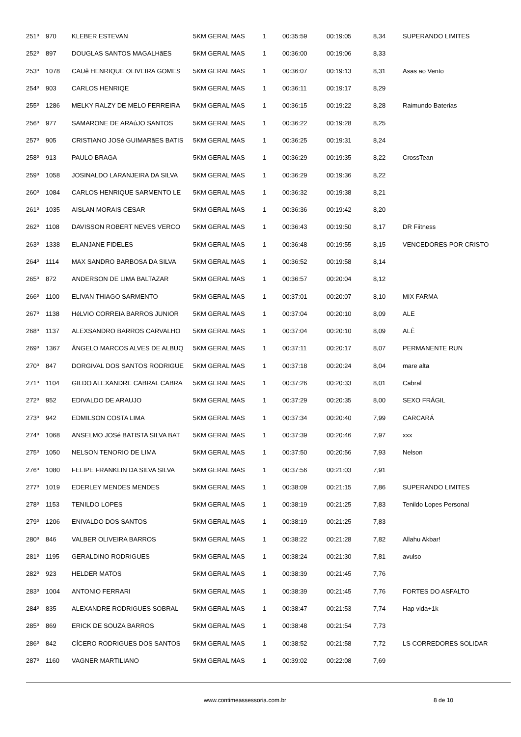| 251º | 970 | KLEBER ESTEVAN | 5KM GERAL MAS | 1 | 00:35:59 | 00:19:05 | 8,34 | SUPERANDO LIMITES |
| 252º | 897 | DOUGLAS SANTOS MAGALHãES | 5KM GERAL MAS | 1 | 00:36:00 | 00:19:06 | 8,33 | |
| 253º | 1078 | CAUê HENRIQUE OLIVEIRA GOMES | 5KM GERAL MAS | 1 | 00:36:07 | 00:19:13 | 8,31 | Asas ao Vento |
| 254º | 903 | CARLOS HENRIQE | 5KM GERAL MAS | 1 | 00:36:11 | 00:19:17 | 8,29 | |
| 255º | 1286 | MELKY RALZY DE MELO FERREIRA | 5KM GERAL MAS | 1 | 00:36:15 | 00:19:22 | 8,28 | Raimundo Baterias |
| 256º | 977 | SAMARONE DE ARAúJO SANTOS | 5KM GERAL MAS | 1 | 00:36:22 | 00:19:28 | 8,25 | |
| 257º | 905 | CRISTIANO JOSé GUIMARãES BATIS | 5KM GERAL MAS | 1 | 00:36:25 | 00:19:31 | 8,24 | |
| 258º | 913 | PAULO BRAGA | 5KM GERAL MAS | 1 | 00:36:29 | 00:19:35 | 8,22 | CrossTean |
| 259º | 1058 | JOSINALDO LARANJEIRA DA SILVA | 5KM GERAL MAS | 1 | 00:36:29 | 00:19:36 | 8,22 | |
| 260º | 1084 | CARLOS HENRIQUE SARMENTO LE | 5KM GERAL MAS | 1 | 00:36:32 | 00:19:38 | 8,21 | |
| 261º | 1035 | AISLAN MORAIS CESAR | 5KM GERAL MAS | 1 | 00:36:36 | 00:19:42 | 8,20 | |
| 262º | 1108 | DAVISSON ROBERT NEVES VERCO | 5KM GERAL MAS | 1 | 00:36:43 | 00:19:50 | 8,17 | DR Fiitness |
| 263º | 1338 | ELANJANE FIDELES | 5KM GERAL MAS | 1 | 00:36:48 | 00:19:55 | 8,15 | VENCEDORES POR CRISTO |
| 264º | 1114 | MAX SANDRO BARBOSA DA SILVA | 5KM GERAL MAS | 1 | 00:36:52 | 00:19:58 | 8,14 | |
| 265º | 872 | ANDERSON DE LIMA BALTAZAR | 5KM GERAL MAS | 1 | 00:36:57 | 00:20:04 | 8,12 | |
| 266º | 1100 | ELIVAN THIAGO SARMENTO | 5KM GERAL MAS | 1 | 00:37:01 | 00:20:07 | 8,10 | MIX FARMA |
| 267º | 1138 | HéLVIO CORREIA BARROS JUNIOR | 5KM GERAL MAS | 1 | 00:37:04 | 00:20:10 | 8,09 | ALE |
| 268º | 1137 | ALEXSANDRO BARROS CARVALHO | 5KM GERAL MAS | 1 | 00:37:04 | 00:20:10 | 8,09 | ALÊ |
| 269º | 1367 | ÂNGELO MARCOS ALVES DE ALBUQ | 5KM GERAL MAS | 1 | 00:37:11 | 00:20:17 | 8,07 | PERMANENTE RUN |
| 270º | 847 | DORGIVAL DOS SANTOS RODRIGUE | 5KM GERAL MAS | 1 | 00:37:18 | 00:20:24 | 8,04 | mare alta |
| 271º | 1104 | GILDO ALEXANDRE CABRAL CABRA | 5KM GERAL MAS | 1 | 00:37:26 | 00:20:33 | 8,01 | Cabral |
| 272º | 952 | EDIVALDO DE ARAUJO | 5KM GERAL MAS | 1 | 00:37:29 | 00:20:35 | 8,00 | SEXO FRÁGIL |
| 273º | 942 | EDMILSON COSTA LIMA | 5KM GERAL MAS | 1 | 00:37:34 | 00:20:40 | 7,99 | CARCARÁ |
| 274º | 1068 | ANSELMO JOSé BATISTA SILVA BAT | 5KM GERAL MAS | 1 | 00:37:39 | 00:20:46 | 7,97 | xxx |
| 275º | 1050 | NELSON TENORIO DE LIMA | 5KM GERAL MAS | 1 | 00:37:50 | 00:20:56 | 7,93 | Nelson |
| 276º | 1080 | FELIPE FRANKLIN DA SILVA SILVA | 5KM GERAL MAS | 1 | 00:37:56 | 00:21:03 | 7,91 | |
| 277º | 1019 | EDERLEY MENDES MENDES | 5KM GERAL MAS | 1 | 00:38:09 | 00:21:15 | 7,86 | SUPERANDO LIMITES |
| 278º | 1153 | TENILDO LOPES | 5KM GERAL MAS | 1 | 00:38:19 | 00:21:25 | 7,83 | Tenildo Lopes Personal |
| 279º | 1206 | ENIVALDO DOS SANTOS | 5KM GERAL MAS | 1 | 00:38:19 | 00:21:25 | 7,83 | |
| 280º | 846 | VALBER OLIVEIRA BARROS | 5KM GERAL MAS | 1 | 00:38:22 | 00:21:28 | 7,82 | Allahu Akbar! |
| 281º | 1195 | GERALDINO RODRIGUES | 5KM GERAL MAS | 1 | 00:38:24 | 00:21:30 | 7,81 | avulso |
| 282º | 923 | HELDER MATOS | 5KM GERAL MAS | 1 | 00:38:39 | 00:21:45 | 7,76 | |
| 283º | 1004 | ANTONIO FERRARI | 5KM GERAL MAS | 1 | 00:38:39 | 00:21:45 | 7,76 | FORTES DO ASFALTO |
| 284º | 835 | ALEXANDRE RODRIGUES SOBRAL | 5KM GERAL MAS | 1 | 00:38:47 | 00:21:53 | 7,74 | Hap vida+1k |
| 285º | 869 | ERICK DE SOUZA BARROS | 5KM GERAL MAS | 1 | 00:38:48 | 00:21:54 | 7,73 | |
| 286º | 842 | CÍCERO RODRIGUES DOS SANTOS | 5KM GERAL MAS | 1 | 00:38:52 | 00:21:58 | 7,72 | LS CORREDORES SOLIDAR |
| 287º | 1160 | VAGNER MARTILIANO | 5KM GERAL MAS | 1 | 00:39:02 | 00:22:08 | 7,69 | |
www.contimeassessoria.com.br 8 de 10